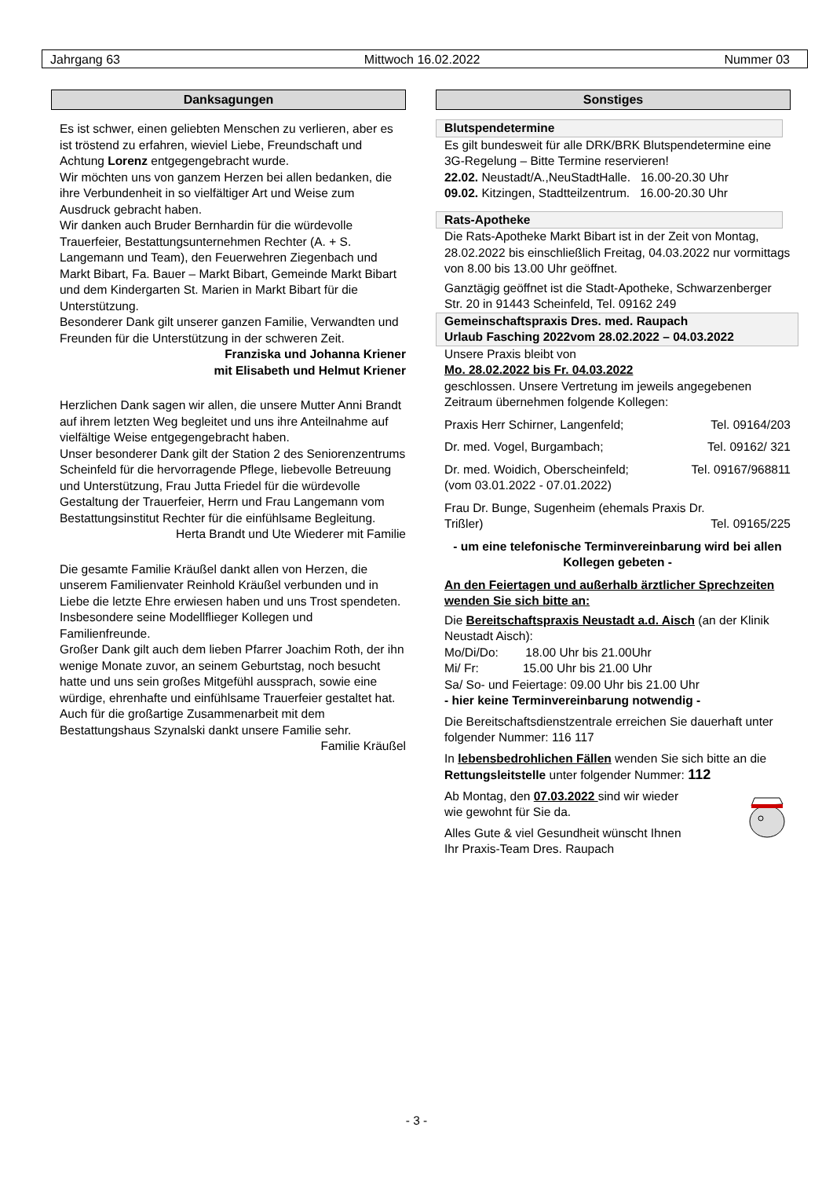Jahrgang 63 Mittwoch 16.02.2022 Nummer 03
Danksagungen
Es ist schwer, einen geliebten Menschen zu verlieren, aber es ist tröstend zu erfahren, wieviel Liebe, Freundschaft und Achtung Lorenz entgegengebracht wurde.
Wir möchten uns von ganzem Herzen bei allen bedanken, die ihre Verbundenheit in so vielfältiger Art und Weise zum Ausdruck gebracht haben.
Wir danken auch Bruder Bernhardin für die würdevolle Trauerfeier, Bestattungsunternehmen Rechter (A. + S. Langemann und Team), den Feuerwehren Ziegenbach und Markt Bibart, Fa. Bauer – Markt Bibart, Gemeinde Markt Bibart und dem Kindergarten St. Marien in Markt Bibart für die Unterstützung.
Besonderer Dank gilt unserer ganzen Familie, Verwandten und Freunden für die Unterstützung in der schweren Zeit.
Franziska und Johanna Kriener
mit Elisabeth und Helmut Kriener
Herzlichen Dank sagen wir allen, die unsere Mutter Anni Brandt auf ihrem letzten Weg begleitet und uns ihre Anteilnahme auf vielfältige Weise entgegengebracht haben.
Unser besonderer Dank gilt der Station 2 des Seniorenzentrums Scheinfeld für die hervorragende Pflege, liebevolle Betreuung und Unterstützung, Frau Jutta Friedel für die würdevolle Gestaltung der Trauerfeier, Herrn und Frau Langemann vom Bestattungsinstitut Rechter für die einfühlsame Begleitung.
Herta Brandt und Ute Wiederer mit Familie
Die gesamte Familie Kräußel dankt allen von Herzen, die unserem Familienvater Reinhold Kräußel verbunden und in Liebe die letzte Ehre erwiesen haben und uns Trost spendeten. Insbesondere seine Modellflieger Kollegen und Familienfreunde.
Großer Dank gilt auch dem lieben Pfarrer Joachim Roth, der ihn wenige Monate zuvor, an seinem Geburtstag, noch besucht hatte und uns sein großes Mitgefühl aussprach, sowie eine würdige, ehrenhafte und einfühlsame Trauerfeier gestaltet hat. Auch für die großartige Zusammenarbeit mit dem Bestattungshaus Szynalski dankt unsere Familie sehr.
Familie Kräußel
Sonstiges
Blutspendetermine
Es gilt bundesweit für alle DRK/BRK Blutspendetermine eine 3G-Regelung – Bitte Termine reservieren!
22.02. Neustadt/A.,NeuStadtHalle. 16.00-20.30 Uhr
09.02. Kitzingen, Stadtteilzentrum. 16.00-20.30 Uhr
Rats-Apotheke
Die Rats-Apotheke Markt Bibart ist in der Zeit von Montag, 28.02.2022 bis einschließlich Freitag, 04.03.2022 nur vormittags von 8.00 bis 13.00 Uhr geöffnet.
Ganztägig geöffnet ist die Stadt-Apotheke, Schwarzenberger Str. 20 in 91443 Scheinfeld, Tel. 09162 249
Gemeinschaftspraxis Dres. med. Raupach
Urlaub Fasching 2022vom 28.02.2022 – 04.03.2022
Unsere Praxis bleibt von
Mo. 28.02.2022 bis Fr. 04.03.2022
geschlossen. Unsere Vertretung im jeweils angegebenen Zeitraum übernehmen folgende Kollegen:
Praxis Herr Schirner, Langenfeld; Tel. 09164/203
Dr. med. Vogel, Burgambach; Tel. 09162/ 321
Dr. med. Woidich, Oberscheinfeld; Tel. 09167/968811
(vom 03.01.2022 - 07.01.2022)
Frau Dr. Bunge, Sugenheim (ehemals Praxis Dr.
Trißler) Tel. 09165/225
- um eine telefonische Terminvereinbarung wird bei allen Kollegen gebeten -
An den Feiertagen und außerhalb ärztlicher Sprechzeiten wenden Sie sich bitte an:
Die Bereitschaftspraxis Neustadt a.d. Aisch (an der Klinik Neustadt Aisch):
Mo/Di/Do: 18.00 Uhr bis 21.00Uhr
Mi/ Fr: 15.00 Uhr bis 21.00 Uhr
Sa/ So- und Feiertage: 09.00 Uhr bis 21.00 Uhr
- hier keine Terminvereinbarung notwendig -
Die Bereitschaftsdienstzentrale erreichen Sie dauerhaft unter folgender Nummer: 116 117
In lebensbedrohlichen Fällen wenden Sie sich bitte an die Rettungsleitstelle unter folgender Nummer: 112
Ab Montag, den 07.03.2022 sind wir wieder
wie gewohnt für Sie da.
Alles Gute & viel Gesundheit wünscht Ihnen
Ihr Praxis-Team Dres. Raupach
- 3 -